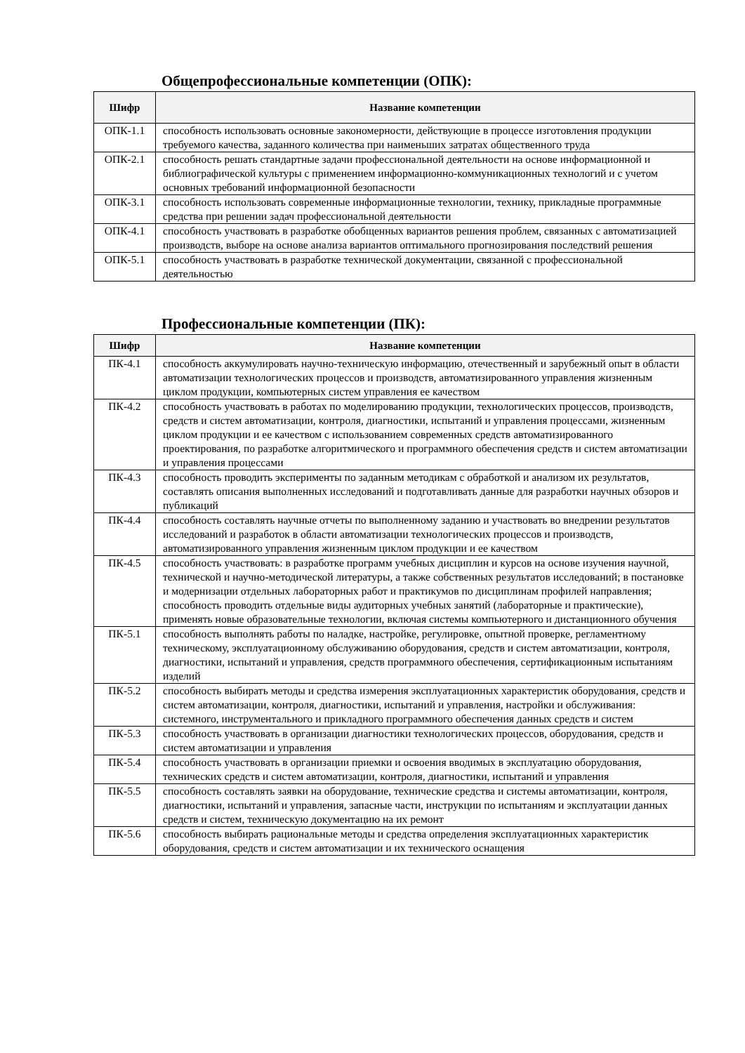Общепрофессиональные компетенции (ОПК):
| Шифр | Название компетенции |
| --- | --- |
| ОПК-1.1 | способность использовать основные закономерности, действующие в процессе изготовления продукции требуемого качества, заданного количества при наименьших затратах общественного труда |
| ОПК-2.1 | способность решать стандартные задачи профессиональной деятельности на основе информационной и библиографической культуры с применением информационно-коммуникационных технологий и с учетом основных требований информационной безопасности |
| ОПК-3.1 | способность использовать современные информационные технологии, технику, прикладные программные средства при решении задач профессиональной деятельности |
| ОПК-4.1 | способность участвовать в разработке обобщенных вариантов решения проблем, связанных с автоматизацией производств, выборе на основе анализа вариантов оптимального прогнозирования последствий решения |
| ОПК-5.1 | способность участвовать в разработке технической документации, связанной с профессиональной деятельностью |
Профессиональные компетенции (ПК):
| Шифр | Название компетенции |
| --- | --- |
| ПК-4.1 | способность аккумулировать научно-техническую информацию, отечественный и зарубежный опыт в области автоматизации технологических процессов и производств, автоматизированного управления жизненным циклом продукции, компьютерных систем управления ее качеством |
| ПК-4.2 | способность участвовать в работах по моделированию продукции, технологических процессов, производств, средств и систем автоматизации, контроля, диагностики, испытаний и управления процессами, жизненным циклом продукции и ее качеством с использованием современных средств автоматизированного проектирования, по разработке алгоритмического и программного обеспечения средств и систем автоматизации и управления процессами |
| ПК-4.3 | способность проводить эксперименты по заданным методикам с обработкой и анализом их результатов, составлять описания выполненных исследований и подготавливать данные для разработки научных обзоров и публикаций |
| ПК-4.4 | способность составлять научные отчеты по выполненному заданию и участвовать во внедрении результатов исследований и разработок в области автоматизации технологических процессов и производств, автоматизированного управления жизненным циклом продукции и ее качеством |
| ПК-4.5 | способность участвовать: в разработке программ учебных дисциплин и курсов на основе изучения научной, технической и научно-методической литературы, а также собственных результатов исследований; в постановке и модернизации отдельных лабораторных работ и практикумов по дисциплинам профилей направления; способность проводить отдельные виды аудиторных учебных занятий (лабораторные и практические), применять новые образовательные технологии, включая системы компьютерного и дистанционного обучения |
| ПК-5.1 | способность выполнять работы по наладке, настройке, регулировке, опытной проверке, регламентному техническому, эксплуатационному обслуживанию оборудования, средств и систем автоматизации, контроля, диагностики, испытаний и управления, средств программного обеспечения, сертификационным испытаниям изделий |
| ПК-5.2 | способность выбирать методы и средства измерения эксплуатационных характеристик оборудования, средств и систем автоматизации, контроля, диагностики, испытаний и управления, настройки и обслуживания: системного, инструментального и прикладного программного обеспечения данных средств и систем |
| ПК-5.3 | способность участвовать в организации диагностики технологических процессов, оборудования, средств и систем автоматизации и управления |
| ПК-5.4 | способность участвовать в организации приемки и освоения вводимых в эксплуатацию оборудования, технических средств и систем автоматизации, контроля, диагностики, испытаний и управления |
| ПК-5.5 | способность составлять заявки на оборудование, технические средства и системы автоматизации, контроля, диагностики, испытаний и управления, запасные части, инструкции по испытаниям и эксплуатации данных средств и систем, техническую документацию на их ремонт |
| ПК-5.6 | способность выбирать рациональные методы и средства определения эксплуатационных характеристик оборудования, средств и систем автоматизации и их технического оснащения |